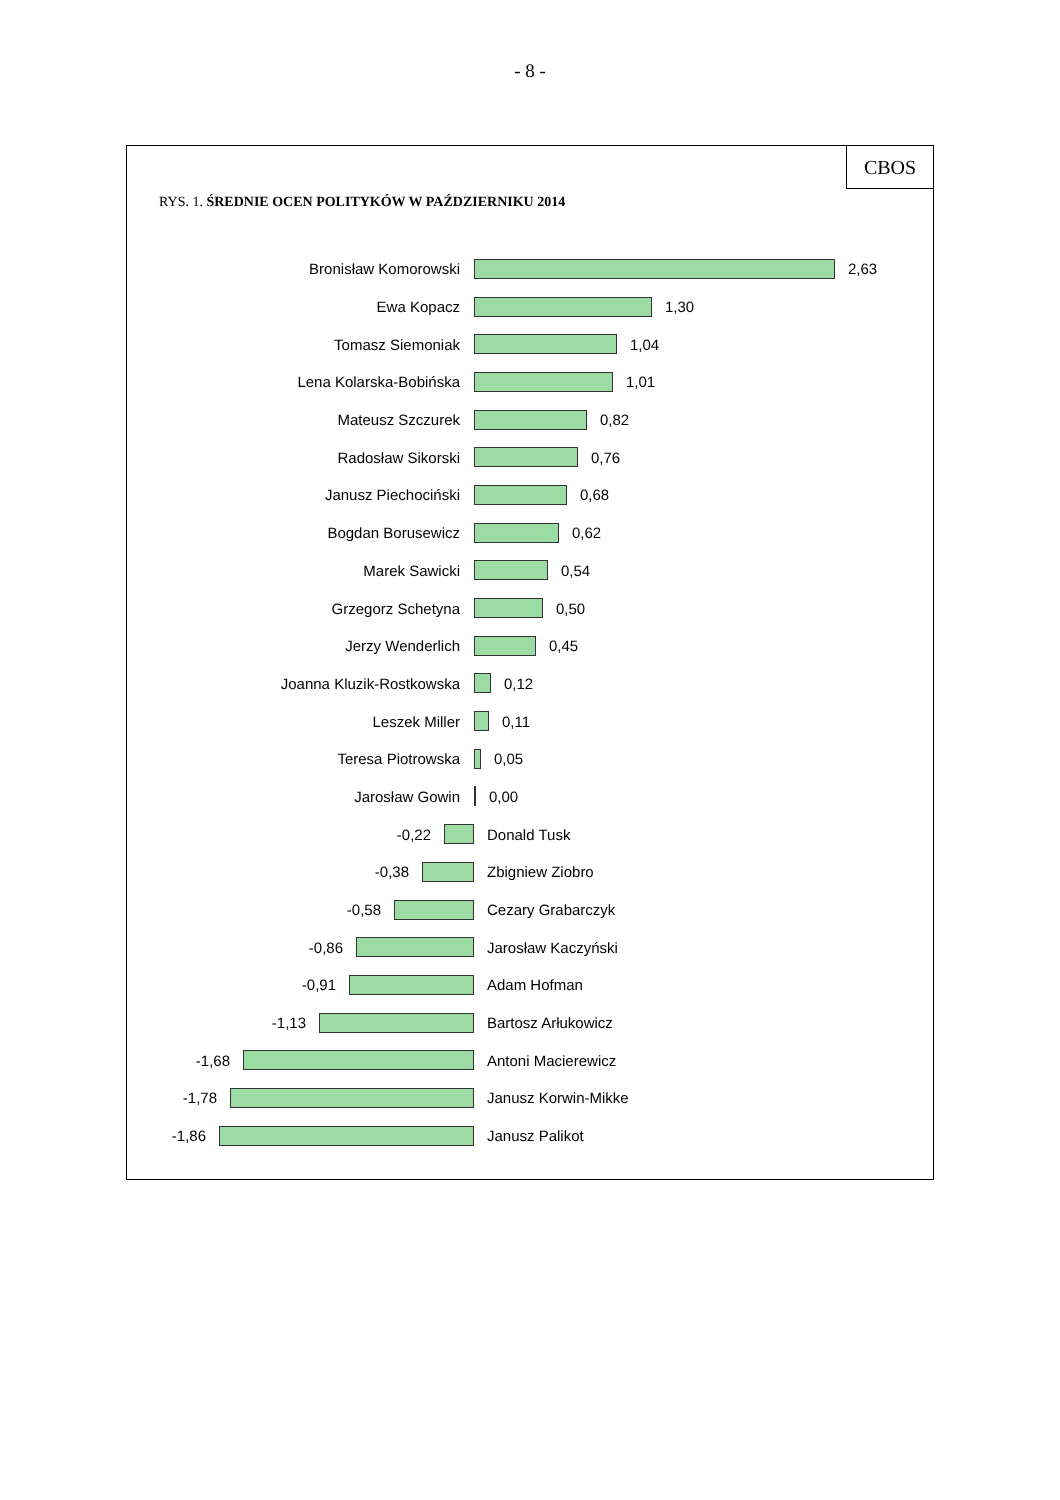- 8 -
CBOS
RYS. 1. ŚREDNIE OCEN POLITYKÓW W PAŹDZIERNIKU 2014
Bronisław Komorowski 2,63
Ewa Kopacz 1,30
Tomasz Siemoniak 1,04
Lena Kolarska-Bobińska 1,01
Mateusz Szczurek 0,82
Radosław Sikorski 0,76
Janusz Piechociński 0,68
Bogdan Borusewicz 0,62
Marek Sawicki 0,54
Grzegorz Schetyna 0,50
Jerzy Wenderlich 0,45
Joanna Kluzik-Rostkowska 0,12
Leszek Miller 0,11
Teresa Piotrowska 0,05
Jarosław Gowin 0,00
-0,22 Donald Tusk
-0,38 Zbigniew Ziobro
-0,58 Cezary Grabarczyk
-0,86 Jarosław Kaczyński
-0,91 Adam Hofman
-1,13 Bartosz Arłukowicz
-1,68 Antoni Macierewicz
-1,78 Janusz Korwin-Mikke
-1,86 Janusz Palikot